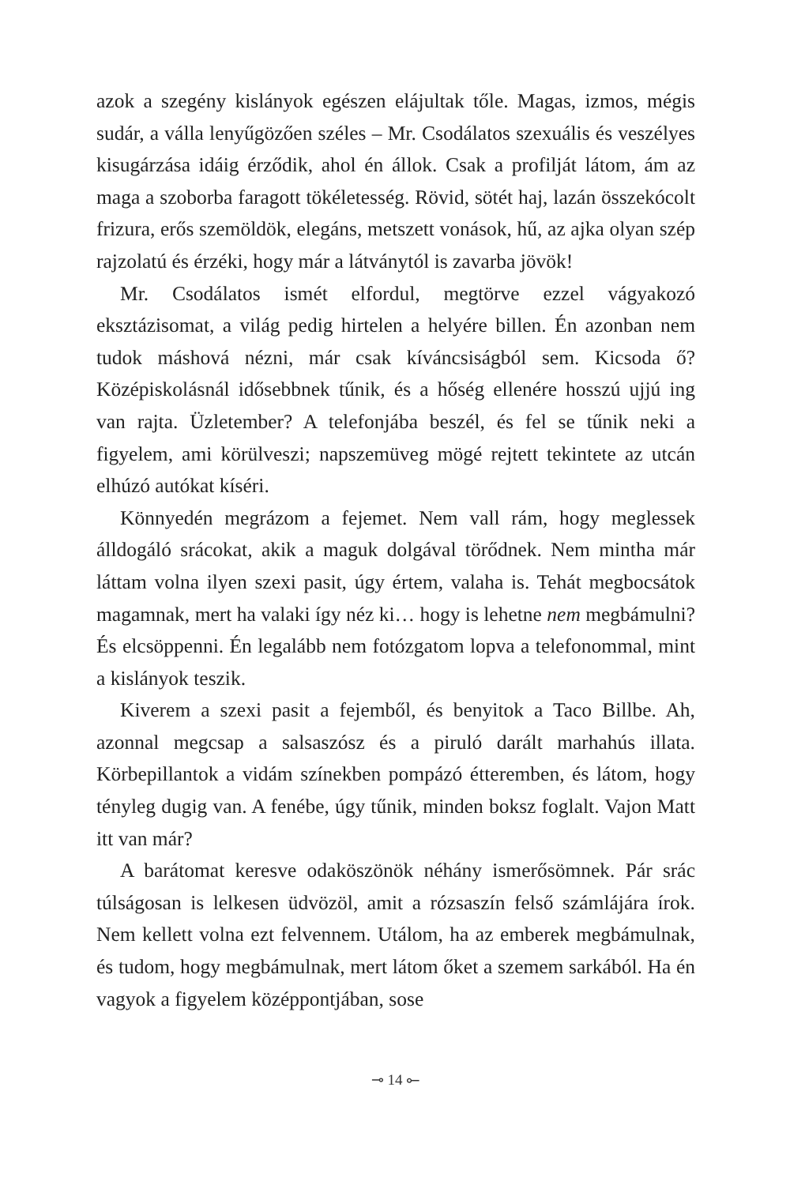azok a szegény kislányok egészen elájultak tőle. Magas, izmos, mégis sudár, a válla lenyűgözően széles – Mr. Csodálatos szexuális és veszélyes kisugárzása idáig érződik, ahol én állok. Csak a profilját látom, ám az maga a szoborba faragott tökéletesség. Rövid, sötét haj, lazán összekócolt frizura, erős szemöldök, elegáns, metszett vonások, hű, az ajka olyan szép rajzolatú és érzéki, hogy már a látványtól is zavarba jövök!
Mr. Csodálatos ismét elfordul, megtörve ezzel vágyakozó eksztázisomat, a világ pedig hirtelen a helyére billen. Én azonban nem tudok máshová nézni, már csak kíváncsiságból sem. Kicsoda ő? Középiskolásnál idősebbnek tűnik, és a hőség ellenére hosszú ujjú ing van rajta. Üzletember? A telefonjába beszél, és fel se tűnik neki a figyelem, ami körülveszi; napszemüveg mögé rejtett tekintete az utcán elhúzó autókat kíséri.
Könnyedén megrázom a fejemet. Nem vall rám, hogy meglessek álldogáló srácokat, akik a maguk dolgával törődnek. Nem mintha már láttam volna ilyen szexi pasit, úgy értem, valaha is. Tehát megbocsátok magamnak, mert ha valaki így néz ki… hogy is lehetne nem megbámulni? És elcsöppenni. Én legalább nem fotózgatom lopva a telefonommal, mint a kislányok teszik.
Kiverem a szexi pasit a fejemből, és benyitok a Taco Billbe. Ah, azonnal megcsap a salsaszósz és a piruló darált marhahús illata. Körbepillantok a vidám színekben pompázó étteremben, és látom, hogy tényleg dugig van. A fenébe, úgy tűnik, minden boksz foglalt. Vajon Matt itt van már?
A barátomat keresve odaköszönök néhány ismerősömnek. Pár srác túlságosan is lelkesen üdvözöl, amit a rózsaszín felső számlájára írok. Nem kellett volna ezt felvennem. Utálom, ha az emberek megbámulnak, és tudom, hogy megbámulnak, mert látom őket a szemem sarkából. Ha én vagyok a figyelem középpontjában, sose
⊸ 14 ⟜